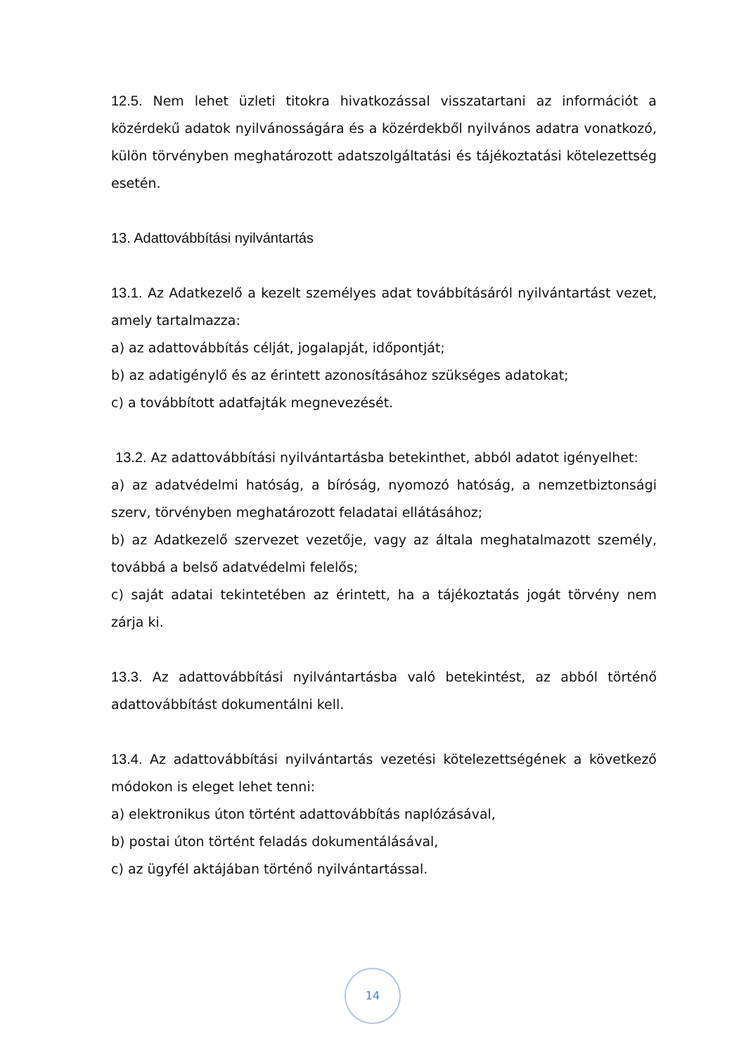12.5. Nem lehet üzleti titokra hivatkozással visszatartani az információt a közérdekű adatok nyilvánosságára és a közérdekből nyilvános adatra vonatkozó, külön törvényben meghatározott adatszolgáltatási és tájékoztatási kötelezettség esetén.
13. Adattovábbítási nyilvántartás
13.1. Az Adatkezelő a kezelt személyes adat továbbításáról nyilvántartást vezet, amely tartalmazza:
a) az adattovábbítás célját, jogalapját, időpontját;
b) az adatigénylő és az érintett azonosításához szükséges adatokat;
c) a továbbított adatfajták megnevezését.
13.2. Az adattovábbítási nyilvántartásba betekinthet, abból adatot igényelhet:
a) az adatvédelmi hatóság, a bíróság, nyomozó hatóság, a nemzetbiztonsági szerv, törvényben meghatározott feladatai ellátásához;
b) az Adatkezelő szervezet vezetője, vagy az általa meghatalmazott személy, továbbá a belső adatvédelmi felelős;
c) saját adatai tekintetében az érintett, ha a tájékoztatás jogát törvény nem zárja ki.
13.3. Az adattovábbítási nyilvántartásba való betekintést, az abból történő adattovábbítást dokumentálni kell.
13.4. Az adattovábbítási nyilvántartás vezetési kötelezettségének a következő módokon is eleget lehet tenni:
a) elektronikus úton történt adattovábbítás naplózásával,
b) postai úton történt feladás dokumentálásával,
c) az ügyfél aktájában történő nyilvántartással.
14